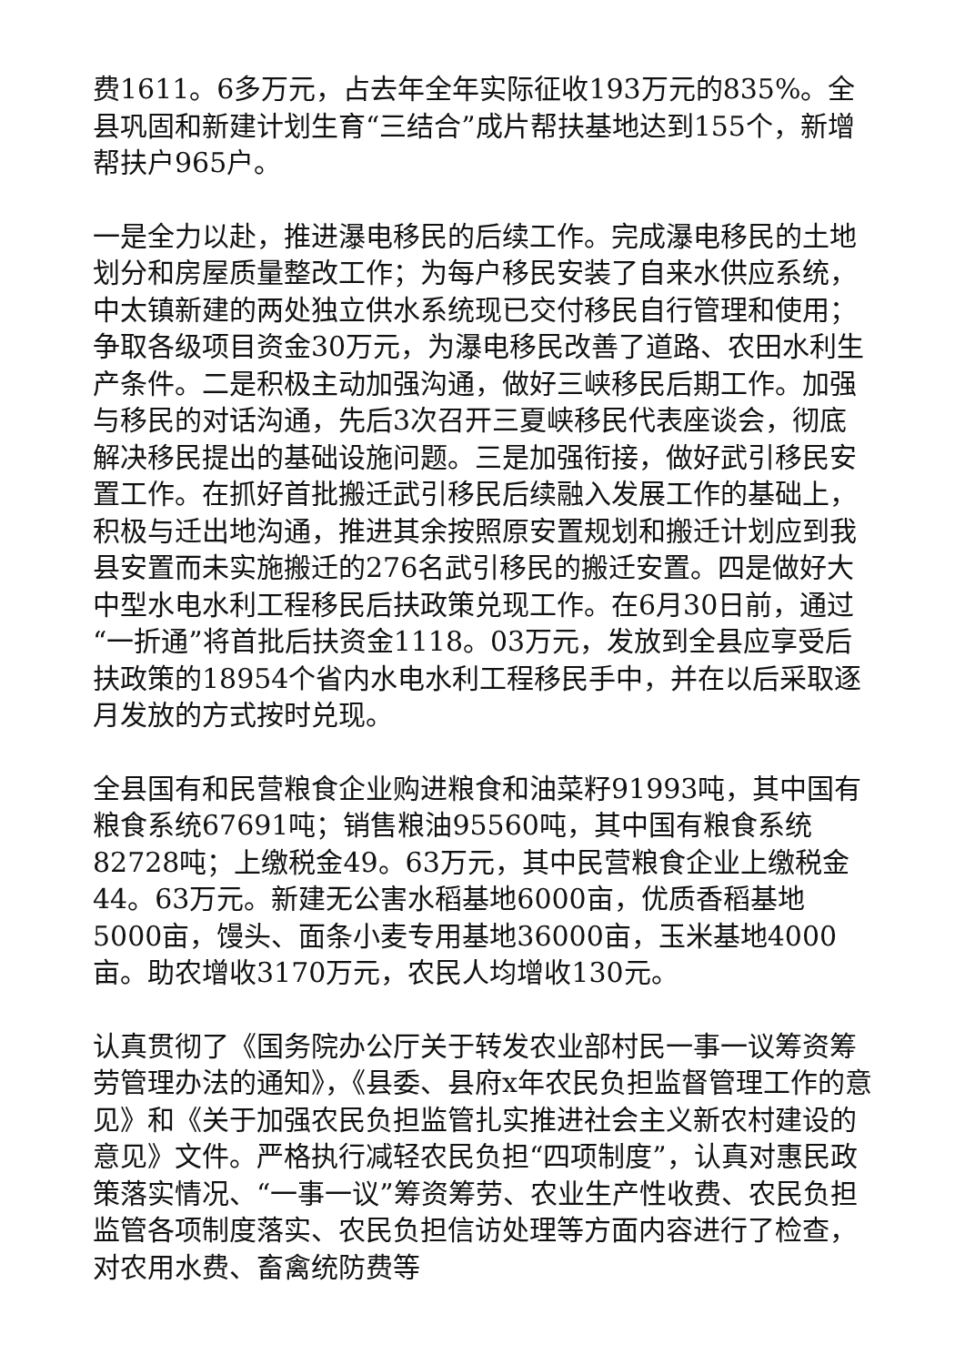费1611。6多万元，占去年全年实际征收193万元的835%。全县巩固和新建计划生育“三结合”成片帮扶基地达到155个，新增帮扶户965户。
一是全力以赴，推进瀑电移民的后续工作。完成瀑电移民的土地划分和房屋质量整改工作；为每户移民安装了自来水供应系统，中太镇新建的两处独立供水系统现已交付移民自行管理和使用；争取各级项目资金30万元，为瀑电移民改善了道路、农田水利生产条件。二是积极主动加强沟通，做好三峡移民后期工作。加强与移民的对话沟通，先后3次召开三夏峡移民代表座谈会，彻底解决移民提出的基础设施问题。三是加强衔接，做好武引移民安置工作。在抓好首批搬迁武引移民后续融入发展工作的基础上，积极与迁出地沟通，推进其余按照原安置规划和搬迁计划应到我县安置而未实施搬迁的276名武引移民的搬迁安置。四是做好大中型水电水利工程移民后扶政策兑现工作。在6月30日前，通过“一折通”将首批后扶资金1118。03万元，发放到全县应享受后扶政策的18954个省内水电水利工程移民手中，并在以后采取逐月发放的方式按时兑现。
全县国有和民营粮食企业购进粮食和油菜籽91993吨，其中国有粮食系统67691吨；销售粮油95560吨，其中国有粮食系统82728吨；上缴税金49。63万元，其中民营粮食企业上缴税金44。63万元。新建无公害水稻基地6000亩，优质香稻基地5000亩，馒头、面条小麦专用基地36000亩，玉米基地4000亩。助农增收3170万元，农民人均增收130元。
认真贯彻了《国务院办公厅关于转发农业部村民一事一议筹资筹劳管理办法的通知》，《县委、县府x年农民负担监督管理工作的意见》和《关于加强农民负担监管扎实推进社会主义新农村建设的意见》文件。严格执行减轻农民负担“四项制度”，认真对惠民政策落实情况、“一事一议”筹资筹劳、农业生产性收费、农民负担监管各项制度落实、农民负担信访处理等方面内容进行了检查，对农用水费、畜禽统防费等